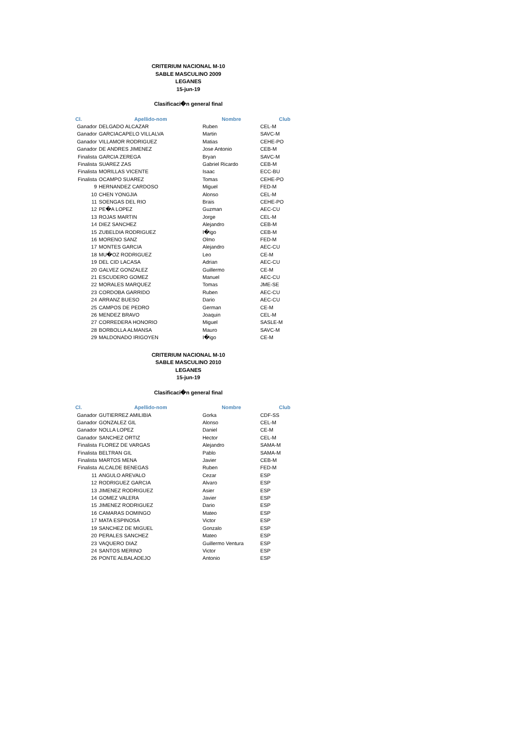CRITERIUM NACIONAL M-10
SABLE MASCULINO 2009
LEGANES
15-jun-19
Clasificaci�n general final
| Cl. | Apellido-nom | Nombre | Club |
| --- | --- | --- | --- |
| Ganador | DELGADO ALCAZAR | Ruben | CEL-M |
| Ganador | GARCIACAPELO VILLALVA | Martin | SAVC-M |
| Ganador | VILLAMOR RODRIGUEZ | Matias | CEHE-PO |
| Ganador | DE ANDRES JIMENEZ | Jose Antonio | CEB-M |
| Finalista | GARCIA ZEREGA | Bryan | SAVC-M |
| Finalista | SUAREZ ZAS | Gabriel Ricardo | CEB-M |
| Finalista | MORILLAS VICENTE | Isaac | ECC-BU |
| Finalista | OCAMPO SUAREZ | Tomas | CEHE-PO |
| 9 | HERNANDEZ CARDOSO | Miguel | FED-M |
| 10 | CHEN YONGJIA | Alonso | CEL-M |
| 11 | SOENGAS DEL RIO | Brais | CEHE-PO |
| 12 | PE�A LOPEZ | Guzman | AEC-CU |
| 13 | ROJAS MARTIN | Jorge | CEL-M |
| 14 | DIEZ SANCHEZ | Alejandro | CEB-M |
| 15 | ZUBELDIA RODRIGUEZ | I�igo | CEB-M |
| 16 | MORENO SANZ | Olmo | FED-M |
| 17 | MONTES GARCIA | Alejandro | AEC-CU |
| 18 | MU�OZ RODRIGUEZ | Leo | CE-M |
| 19 | DEL CID LACASA | Adrian | AEC-CU |
| 20 | GALVEZ GONZALEZ | Guillermo | CE-M |
| 21 | ESCUDERO GOMEZ | Manuel | AEC-CU |
| 22 | MORALES MARQUEZ | Tomas | JME-SE |
| 23 | CORDOBA GARRIDO | Ruben | AEC-CU |
| 24 | ARRANZ BUESO | Dario | AEC-CU |
| 25 | CAMPOS DE PEDRO | German | CE-M |
| 26 | MENDEZ BRAVO | Joaquin | CEL-M |
| 27 | CORREDERA HONORIO | Miguel | SASLE-M |
| 28 | BORBOLLA ALMANSA | Mauro | SAVC-M |
| 29 | MALDONADO IRIGOYEN | I�igo | CE-M |
CRITERIUM NACIONAL M-10
SABLE MASCULINO 2010
LEGANES
15-jun-19
Clasificaci�n general final
| Cl. | Apellido-nom | Nombre | Club |
| --- | --- | --- | --- |
| Ganador | GUTIERREZ AMILIBIA | Gorka | CDF-SS |
| Ganador | GONZALEZ GIL | Alonso | CEL-M |
| Ganador | NOLLA LOPEZ | Daniel | CE-M |
| Ganador | SANCHEZ ORTIZ | Hector | CEL-M |
| Finalista | FLOREZ DE VARGAS | Alejandro | SAMA-M |
| Finalista | BELTRAN GIL | Pablo | SAMA-M |
| Finalista | MARTOS MENA | Javier | CEB-M |
| Finalista | ALCALDE BENEGAS | Ruben | FED-M |
| 11 | ANGULO AREVALO | Cezar | ESP |
| 12 | RODRIGUEZ GARCIA | Alvaro | ESP |
| 13 | JIMENEZ RODRIGUEZ | Asier | ESP |
| 14 | GOMEZ VALERA | Javier | ESP |
| 15 | JIMENEZ RODRIGUEZ | Dario | ESP |
| 16 | CAMARAS DOMINGO | Mateo | ESP |
| 17 | MATA ESPINOSA | Victor | ESP |
| 19 | SANCHEZ DE MIGUEL | Gonzalo | ESP |
| 20 | PERALES SANCHEZ | Mateo | ESP |
| 23 | VAQUERO DIAZ | Guillermo Ventura | ESP |
| 24 | SANTOS MERINO | Victor | ESP |
| 26 | PONTE ALBALADEJO | Antonio | ESP |